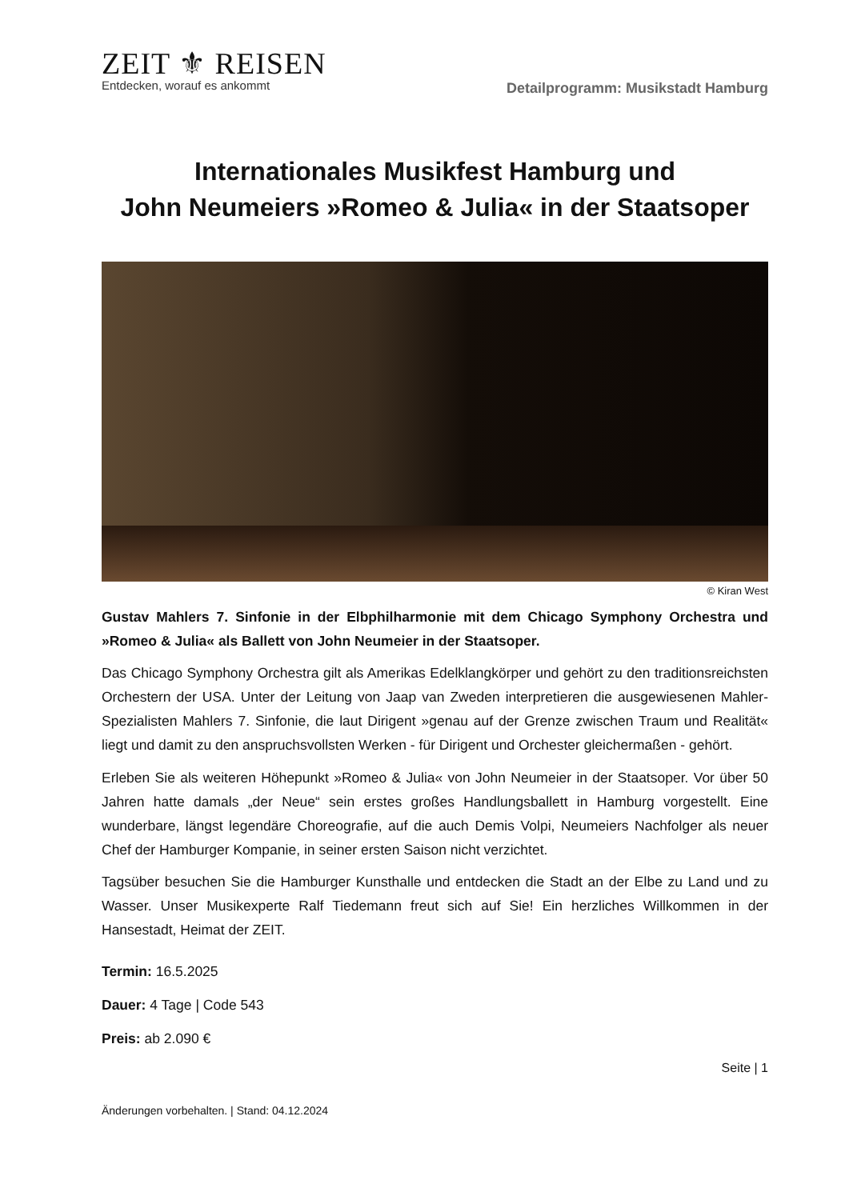ZEIT ⚜ REISEN
Entdecken, worauf es ankommt
Detailprogramm: Musikstadt Hamburg
Internationales Musikfest Hamburg und
John Neumeiers »Romeo & Julia« in der Staatsoper
© Kiran West
Gustav Mahlers 7. Sinfonie in der Elbphilharmonie mit dem Chicago Symphony Orchestra und »Romeo & Julia« als Ballett von John Neumeier in der Staatsoper.
Das Chicago Symphony Orchestra gilt als Amerikas Edelklangkörper und gehört zu den traditionsreichsten Orchestern der USA. Unter der Leitung von Jaap van Zweden interpretieren die ausgewiesenen Mahler-Spezialisten Mahlers 7. Sinfonie, die laut Dirigent »genau auf der Grenze zwischen Traum und Realität« liegt und damit zu den anspruchsvollsten Werken - für Dirigent und Orchester gleichermaßen - gehört.
Erleben Sie als weiteren Höhepunkt »Romeo & Julia« von John Neumeier in der Staatsoper. Vor über 50 Jahren hatte damals „der Neue“ sein erstes großes Handlungsballett in Hamburg vorgestellt. Eine wunderbare, längst legendäre Choreografie, auf die auch Demis Volpi, Neumeiers Nachfolger als neuer Chef der Hamburger Kompanie, in seiner ersten Saison nicht verzichtet.
Tagsüber besuchen Sie die Hamburger Kunsthalle und entdecken die Stadt an der Elbe zu Land und zu Wasser. Unser Musikexperte Ralf Tiedemann freut sich auf Sie! Ein herzliches Willkommen in der Hansestadt, Heimat der ZEIT.
Termin: 16.5.2025
Dauer: 4 Tage | Code 543
Preis: ab 2.090 €
Seite | 1
Änderungen vorbehalten. | Stand: 04.12.2024